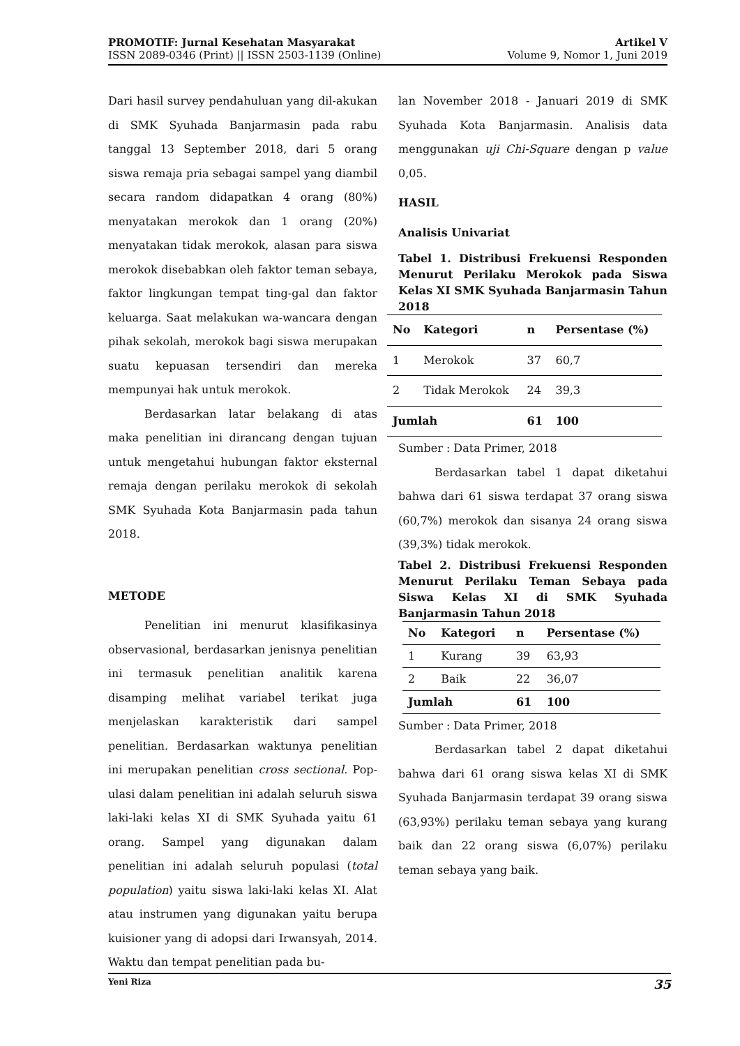PROMOTIF: Jurnal Kesehatan Masyarakat
ISSN 2089-0346 (Print) || ISSN 2503-1139 (Online)
Artikel V
Volume 9, Nomor 1, Juni 2019
Dari hasil survey pendahuluan yang dil-akukan di SMK Syuhada Banjarmasin pada rabu tanggal 13 September 2018, dari 5 orang siswa remaja pria sebagai sampel yang diambil secara random didapatkan 4 orang (80%) menyatakan merokok dan 1 orang (20%) menyatakan tidak merokok, alasan para siswa merokok disebabkan oleh faktor teman sebaya, faktor lingkungan tempat ting-gal dan faktor keluarga. Saat melakukan wa-wancara dengan pihak sekolah, merokok bagi siswa merupakan suatu kepuasan tersendiri dan mereka mempunyai hak untuk merokok.
Berdasarkan latar belakang di atas maka penelitian ini dirancang dengan tujuan untuk mengetahui hubungan faktor eksternal remaja dengan perilaku merokok di sekolah SMK Syuhada Kota Banjarmasin pada tahun 2018.
METODE
Penelitian ini menurut klasifikasinya observasional, berdasarkan jenisnya penelitian ini termasuk penelitian analitik karena disamping melihat variabel terikat juga menjelaskan karakteristik dari sampel penelitian. Berdasarkan waktunya penelitian ini merupakan penelitian cross sectional. Pop-ulasi dalam penelitian ini adalah seluruh siswa laki-laki kelas XI di SMK Syuhada yaitu 61 orang. Sampel yang digunakan dalam penelitian ini adalah seluruh populasi (total population) yaitu siswa laki-laki kelas XI. Alat atau instrumen yang digunakan yaitu berupa kuisioner yang di adopsi dari Irwansyah, 2014. Waktu dan tempat penelitian pada bu-
lan November 2018 - Januari 2019 di SMK Syuhada Kota Banjarmasin. Analisis data menggunakan uji Chi-Square dengan p value 0,05.
HASIL
Analisis Univariat
Tabel 1. Distribusi Frekuensi Responden Menurut Perilaku Merokok pada Siswa Kelas XI SMK Syuhada Banjarmasin Tahun 2018
| No | Kategori | n | Persentase (%) |
| --- | --- | --- | --- |
| 1 | Merokok | 37 | 60,7 |
| 2 | Tidak Merokok | 24 | 39,3 |
| Jumlah | | 61 | 100 |
Sumber : Data Primer, 2018
Berdasarkan tabel 1 dapat diketahui bahwa dari 61 siswa terdapat 37 orang siswa (60,7%) merokok dan sisanya 24 orang siswa (39,3%) tidak merokok.
Tabel 2. Distribusi Frekuensi Responden Menurut Perilaku Teman Sebaya pada Siswa Kelas XI di SMK Syuhada Banjarmasin Tahun 2018
| No | Kategori | n | Persentase (%) |
| --- | --- | --- | --- |
| 1 | Kurang | 39 | 63,93 |
| 2 | Baik | 22 | 36,07 |
| Jumlah | | 61 | 100 |
Sumber : Data Primer, 2018
Berdasarkan tabel 2 dapat diketahui bahwa dari 61 orang siswa kelas XI di SMK Syuhada Banjarmasin terdapat 39 orang siswa (63,93%) perilaku teman sebaya yang kurang baik dan 22 orang siswa (6,07%) perilaku teman sebaya yang baik.
Yeni Riza 35